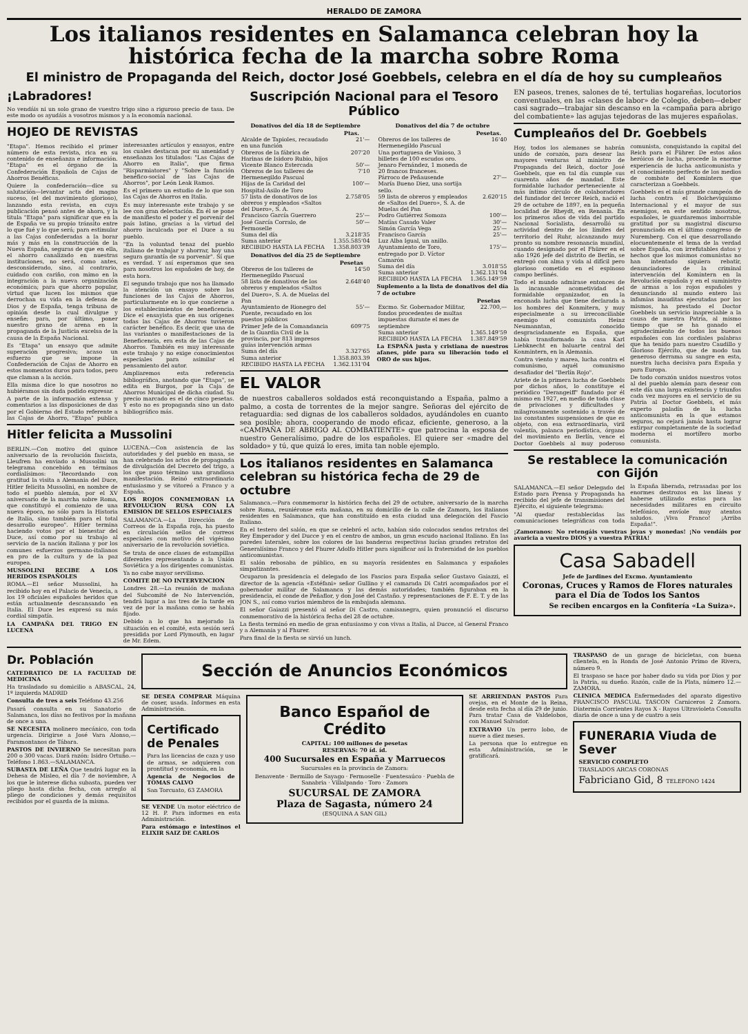HERALDO DE ZAMORA
Los italianos residentes en Salamanca celebran hoy la histórica fecha de la marcha sobre Roma
El ministro de Propaganda del Reich, doctor José Goebbels, celebra en el día de hoy su cumpleaños
¡Labradores!
No vendáis ni un solo grano de vuestro trigo sino a riguroso precio de tasa. De este modo os ayudáis a vosotros mismos y a la economía nacional.
HOJEO DE REVISTAS
"Etapa". Hemos recibido el primer número de esta revista, rica en su contenido de enseñanza e información. "Etapa" es el órgano de la Confederación Española de Cajas de Ahorros Benéficas.
Quiere la confederación—dice su salutación—levantar acta del magno suceso, (el del movimiento glorioso), lanzando esta revista, en cuya publicación pensó antes de ahora, y la titula "Etapa" para significar que en la de España ve su propio tránsito entre lo que fué y lo que será; para estimular a las Cajas confederadas a la borar más y más en la construcción de la Nueva España, seguras de que en ella, el ahorro canalizado en nuestras instituciones, no será, como antes, desconsiderado, sino, al contrario, cuidado con cariño, con mimo en la integración a la nueva organización económica; para que ahorro popular, virtud que lucen los mismos que derrochan su vida en la defensa de Dios y de España, tenga tribuna de opinión desde la cual divulgue y enseñe; para, por último, poner nuestro grano de arena en la propaganda de la Justicia excelsa de la causa de la España Nacional.
Es "Etapa" un ensayo que admite superación progresiva; acaso un esfuerzo que se impone la Confederación de Cajas de Ahorro en estos momentos duros para todos, pero que claman a la acción.
Ella misma dice lo que nosotros no hubiéramos sin duda podido expresar.
A parte de la información extensa y comentarios a las disposiciones de das por el Gobierno del Estado referente a las Cajas de Ahorro, "Etapa" publica interesantes artículos y ensayos, entre los cuales destacan por su amenidad y enseñanza los titulados: "Las Cajas de Ahorro en Italia", que firma "Risparmiatores" y "Sobre la función benéfico-social de las Cajas de Ahorros", por León Leak Ramos.
Es el primero un estudio de lo que son las Cajas de Ahorros en Italia.
Es muy interesante este trabajo y se lee con gran delectación. En él se pone de manifiesto el poder y el porvenir del país latino, gracias a la virtud del ahorro inculcada por el Duce a su pueblo.
"En la voluntad tenaz del pueblo italiano de trabajar y ahorrar, hay una segura garantía de su porvenir". Sí que es verdad. Y así esperamos que sea para nosotros los españoles de hoy, de esta hora.
El segundo trabajo que nos ha llamado la atención un ensayo sobre las funciones de las Cajas de Ahorros, particularmente en lo que concierne a los establecimientos de beneficencia. Dice el ensayista que en sus orígenes todas las Cajas de Ahorros tuvieron carácter benéfico. Es decir, que una de las variantes o manifestaciones de la Beneficencia, era esta de las Cajas de Ahorros. También es muy interesante este trabajo y no exige conocimientos especiales para asimilar el pensamiento del autor.
Ampliaremos esta referencia bibliográfica, anotando que "Etapa", se edita en Burgos, por la Caja de Ahorros Municipal de dicha ciudad. Su precio marcado es el de cinco pesetas. Y esto no es propaganda sino un dato bibliográfico más.
Hitler felicita a Mussolini
BERLIN.—Con motivo del quince aniversario de la revolución fascista, Lleufren ha enviado a Mussolini un telegrama concebido en términos cordialísimos: "Recordando con gratitud la visita a Alemania del Duce, Hitler felicita Mussolini, en nombre de todo el pueblo alemán, por el XV aniversario de la marcha sobre Roma, que constituyó el comienzo de una nueva época, no sólo para la Historia de Italia, sino también para el total desarrollo europeo". Hitler termina haciendo votos por el bienestar del Duce, así como por su trabajo al servicio de la nación italiana y por los comunes esfuerzos germano-italianos en pro de la cultura y de la paz europea.
MUSSOLINI RECIBE A LOS HERIDOS ESPAÑOLES
ROMA.—El señor Mussolini, ha recibido hoy en el Palacio de Venecia, a los 19 oficiales españoles heridos que están actualmente descansando en Italia. El Duce les expresó su más cordial simpatía.
LA CAMPAÑA DEL TRIGO EN LUCENA
LUCENA.—Con asistencia de las autoridades y del pueblo en masa, se han celebrado los actos de propaganda de divulgación del Decreto del trigo, a los que puso término una grandiosa manifestación. Reinó extraordinario entusiasmo y se vitoreó a Franco y a España.
LOS ROJOS CONMEMORAN LA REVOLUCION RUSA CON LA EMISION DE SELLOS ESPECIALES
SALAMANCA.—La Dirección de Correos de la España roja, ha puesto en circulación sellos de correos especiales con motivo del vigésimo aniversario de la revolución soviética.
Se trata de once clases de estampillas diferentes representando a la Unión Soviética y a los dirigentes comunistas.
Ya no cabe mayor servilismo.
COMITE DE NO INTERVENCION
Londres 28.—La reunión de mañana del Subcomité de No Intervención, tendrá lugar a las tres de la tarde en vez de por la mañana como se había fijado.
Debido a lo que ha mejorado la situación en el comité, esta sesión será presidida por Lord Plymouth, en lugar de Mr. Edem.
Suscripción Nacional para el Tesoro Público
Donativos del día 18 de Septiembre
| | Ptas. |
| --- | --- |
| Alcalde de Tapioles, recaudado en una función | 21'— |
| Obreros de la fábrica de Harinas de Isidoro Rubio, hijos | 207'20 |
| Vicente Blanco Estercada | 50'— |
| Obreros de los talleres de Hermenegildo Pascual | 7'10 |
| Hijas de la Caridad del Hospital-Asilo de Toro | 100'— |
| 57 lista de donativos de los obreros y empleados «Saltos del Duero», S. A. | 2.758'05 |
| Francisco García Guerrero | 25'— |
| José García Corralo, de Fermoselle | 50'— |
| Suma del día | 3.218'35 |
| Suma anterior | 1.355.585'04 |
| RECIBIDO HASTA LA FECHA | 1.358.803'39 |
Donativos del día 25 de Septiembre
| | Pesetas |
| --- | --- |
| Obreros de los talleres de Hermenegildo Pascual | 14'50 |
| 58 lista de donativos de los obreros y empleados «Saltos del Duero», S. A. de Muelas del Pan | 2.648'40 |
| Ayuntamiento de Rionegro del Puente, recaudado en los puestos públicos | 55'— |
| Primer Jefe de la Comandancia de la Guardia Civil de la provincia, por 813 impresos guías intervención armas | 609'75 |
| Suma del día | 3.327'65 |
| Suma anterior | 1.358.803.39 |
| RECIBIDO HASTA LA FECHA | 1.362.131'04 |
Donativos del día 7 de octubre
| | Pesetas. |
| --- | --- |
| Obreros de los talleres de Hermenegildo Pascual | 16'40 |
| Una portuguesa de Vinioso, 3 billetes de 100 escudos oro. | |
| Jenaro Fernández, 1 moneda de 20 francos franceses. | |
| Párroco de Peñausende | 27'— |
| María Bueno Diez, una sortija sello. | |
| 59 lista de obreros y empleados de «Saltos del Duero», S. A. de Muelas del Pan | 2.620'15 |
| Podro Gutiérrez Somoza | 100'— |
| Matías Casado Valer | 30'— |
| Simón García Vega | 25'— |
| Francisco García | 25'— |
| Luz Alba Igual, un anillo. | |
| Ayuntamiento de Toro, entregado por D. Víctor Camarón | 175'— |
| Suma del día | 3.018'55 |
| Suma anterior | 1.362.131'04 |
| RECIBIDO HASTA LA FECHA | 1.365.149'59 |
Suplemento a la lista de donativos del día 7 de octubre
| | Pesetas |
| --- | --- |
| Excmo. Sr. Gobernador Militar, fondos procedentes de multas impuestas durante el mes de septiembre | 22.700,— |
| Suma anterior | 1.365.149'59 |
| RECIBIDO HASTA LA FECHA | 1.387.849'59 |
La ESPAÑA justa y cristiana de nuestros afanes, pide para su liberación todo el ORO de sus hijos.
EL VALOR
de nuestros caballeros soldados está reconquistando a España, palmo a palmo, a costa de torrentes de la mejor sangre. Señoras del ejército de retaguardia: sed dignas de los caballeros soldados, ayudándoles en cuanto sea posible; ahora, cooperando de modo eficaz, eficiente, generoso, a la «CAMPAÑA DE ABRIGO AL COMBATIENTE» que patrocina la esposa de nuestro Generalísimo, padre de los españoles. El quiere ser «madre del soldado» y tú, que quizá lo eres, imita tan noble ejemplo.
Los italianos residentes en Salamanca celebran su histórica fecha de 29 de octubre
Salamanca.—Para conmemorar la histórica fecha del 29 de octubre, aniversario de la marcha sobre Roma, reuniéronse esta mañana, en su domicilio de la calle de Zamora, los italianos residentes en Salamanca, que han constituído en esta ciudad una delegación del Fascio Italiano.
En el testero del salón, en que se celebró el acto, habían sido colocados sendos retratos del Rey Emperador y del Ducce y en el centro de ambos, un gran escudo nacional Italiano. En las paredes laterales, sobre los colores de las banderas respectivas lucían grandes retratos del Generalísimo Franco y del Fhurer Adolfo Hitler para significar así la fraternidad de los pueblos anticomunistas.
El salón rebosaba de público, en su mayoría residentes en Salamanca y españoles simpatizantes.
Ocuparon la presidencia el delegado de los Fascios para España señor Gustavo Gaiazzi, el director de la agencia «Estéfani» señor Gullino y el camarada Di Catri acompañados por el gobernador militar de Salamanca y las demás autoridades; también figuraban en la presidencia, el conde de Peñaflor, y don José del Castaño. y representaciones de F. E. T. y de las JON S., así como varios miembros de la embajada alemana.
El señor Gaiazzi presentó al señor Di Castro, camisanegra, quien pronunció el discurso conmemorativo de la histórica fecha del 28 de octubre.
La fiesta terminó en medio de gran entusiasmo y con vivas a Italia, al Ducce, al General Franco y a Alemania y al Fhurer.
Para final de la fiesta se sirvió un lunch.
EN paseos, trenes, salones de té, tertulias hogareñas, locutorios conventuales, en las «clases de labor» de Colegio, deben—deber casi sagrado—trabajar sin descanso en la «campaña para abrigo del combatiente» las agujas tejedoras de las mujeres españolas.
Cumpleaños del Dr. Goebbels
Hoy, todos los alemanes se habrán unido de corazón, para desear las mayores venturas al ministro de Propaganda del Reich, doctor José Goebbels, que en tal día cumple sus cuarenta años de mandad. Este formidable luchador perteneciente al más íntimo círculo de colaboradores del fundador del tercer Reich, nació el 29 de octubre de 1897, en la pequeña localidad de Rheydt, en Renania. En los primeros años de vida del partido Nacional Socialista, desarrolló su actividad dentro de los límites del territorio del Ruhr, alcanzando muy pronto su nombre resonancia mundial, cuando designado por el Fhürer en el año 1926 jefe del distrito de Berlín, se entregó con alma y vida al difícil pero glorioso cometido en el espinoso campo berlinés.
Todo el mundo admirase entonces de la incansable acometividad del formidable organizador, en la enconada lucha que tiene declarada a los hombres del Konmitern, y muy especialmente a su irreconciliable enemigo el comunista Heinz Neumanntan, conocido desgraciadamente en España, que había transformado la casa Karl Liebknecht en baluarte central del Konmintern, en la Alemania.
Contra viento y marea, lucha contra el comunismo, aquél comunismo desafiador del "Berlín Rojo".
Ariete de la primera lucha de Goebbels por dichos años, lo constituye el periódico "Derangeiff" fundado por él mismo en 1927, en medio de toda clase de privaciones y dificultades y milagrosamente sostenido a través de las constantes suspensiones de que es objeto, con esa extraordinaria, viril valentía, palanca periodística, órgano del movimiento en Berlín, vence el Doctor Goebbels al muy poderoso comunista, conquistando la capital del Reich para el Führer. De estos años heróicos de lucha, procede la enorme experiencia de lucha anticomunista y el conocimiento perfecto de los medios de combate del Komintern que caracterizan a Goebbels.
Goebbels es el más grande campeón de lucha contra el Bolcheviquismo Internacional y el mayor de sus enemigos, en este sentido nosotros, españoles, le guardaremos imborrable gratitud por su magistral discurso pronunciado en el último congreso de Nuremberg. Con el que desarrollando elocuentemente el tema de la verdad sobre España, con irrefutables datos y hechos que los mismos comunistas no han intentado siquiera rebatir, denunciadores de la criminal intervención del Komintern en la Revolución española y en el suministro de armas a los rojos españoles y denunciando al mundo entero las infamias inauditas ejecutadas por los mismos, ha prestado el Doctor Goebbels un servicio inapreciable a la causa de nuestra Patria, al mismo tiempo que se ha ganado el agradecimiento de todos los buenos españoles con las cordiales palabras que ha tenido para nuestro Caudillo y Glorioso Ejército, que de modo tan generoso derrama su sangre en esta, nuestra lucha decisiva para España y para Europa.
De todo corazón unidos nuestros votos al del pueblo alemán para desear con este día una larga existencia y triunfos cada vez mayores en el servicio de su Patria al Doctor Goebbels, el más experto paladín de la lucha anticomunista en la que estamos seguros, no cejará jamás hasta lograr extirpar completamente de la sociedad moderna el mortífero morbo comunista.
Se restablece la comunicación con Gijón
SALAMANCA.—El señor Delegado del Estado para Prensa y Propaganda ha recibido del jefe de transmisiones del Ejército, el siguiente telegrama:
"Al quedar restablecidas las comunicaciones telegráficas con toda la España liberada, retrasadas por los enormes destrozos en las líneas y haberse utilizado estas para las necesidades militares en circuito telefónico, envíole muy atentos saludos. ¡Viva Franco! ¡Arriba España!".
¡Zamoranos: No retengáis vuestras joyas y monedas! ¡No vendáis por avaricia a vuestro DIOS y a vuestra PATRIA!
Casa Sabadell
Jefe de Jardines del Excmo. Ayuntamiento
Coronas, Cruces y Ramos de Flores naturales para el Día de Todos los Santos
Se reciben encargos en la Confitería «La Suiza».
Dr. Población
CATEDRATICO DE LA FACULTAD DE MEDICINA
Ha trasladado su domicilio a ABASCAL, 24, 1º izquierda MADRID
Consulta de tres a seis Teléfono 43.256
Pasará consulta en su Sanatorio de Salamanca, los días no festivos por la mañana de once a una.
SE NECESITA molinero mecánico, con toda urgencia. Dirigirse a José Vara Alonso,—Faramontanos de Tábara.
PASTOS DE INVIERNO Se necesitan para 200 o 300 vacas. Dará razón: Isidro Ortuño.—Teléfono 1.863.—SALAMANCA.
SUBASTA DE LEÑA Que tendrá lugar en la Dehesa de Misleo, el día 7 de noviembre, A los que le interese dicha subasta, pueden ver pliego hasta dicha fecha, con arreglo al pliego de condiciones y demás requisitos recibidos por el guarda de la misma.
Sección de Anuncios Económicos
SE DESEA COMPRAR Máquina de coser, usada. Informes en esta Administración.
Certificado de Penales
Para las licencias de caza y uso de armas, se adquieren con prontitud y economía, en la
Agencia de Negocios de TOMAS CALVO
San Torcuato, 63 ZAMORA
SE VENDE Un motor eléctrico de 12 H. P. Para informes en esta Administración.
Para estómago e intestinos el ELIXIR SAIZ DE CARLOS
Banco Español de Crédito
CAPITAL: 100 millones de pesetas
RESERVAS: 70 íd. íd.
400 Sucursales en España y Marruecos
Sucursales en la provincia de Zamora:
Benavente · Bermillo de Sayago · Fermoselle · Fuentesaúco · Puebla de Sanabria · Villalpando · Toro · Zamora
SUCURSAL DE ZAMORA
Plaza de Sagasta, número 24
(ESQUINA A SAN GIL)
SE ARRIENDAN PASTOS Para ovejas, en el Monte de la Reina, desde esta fecha al día 29 de junio. Para tratar Casa de Valdelobos, con Manuel Salvador.
EXTRAVIO Un perro lobo, de nueve a diez meses.
La persona que lo entregue en esta Administración, se le gratificará.
TRASPASO de un garage de bicicletas, con buena clientela, en la Ronda de José Antonio Primo de Rivera, número 9.
El traspaso se hace por haber dado su vida por Dios y por la Patria, su dueño. Razón, calle de la Plata, número 12.—ZAMORA.
CLINICA MEDICA Enfermedades del aparato digestivo FRANCISCO PASCUAL TASCON Carniceros 2 Zamora. Diatermia Corrientes Rayos X - Rayos Ultravioleta Consulta diaria de once a una y de cuatro a seis
FUNERARIA Viuda de Sever
SERVICIO COMPLETO
TRASLADOS ARCAS CORONAS
Fabriciano Gid, 8 TELEFONO 1424